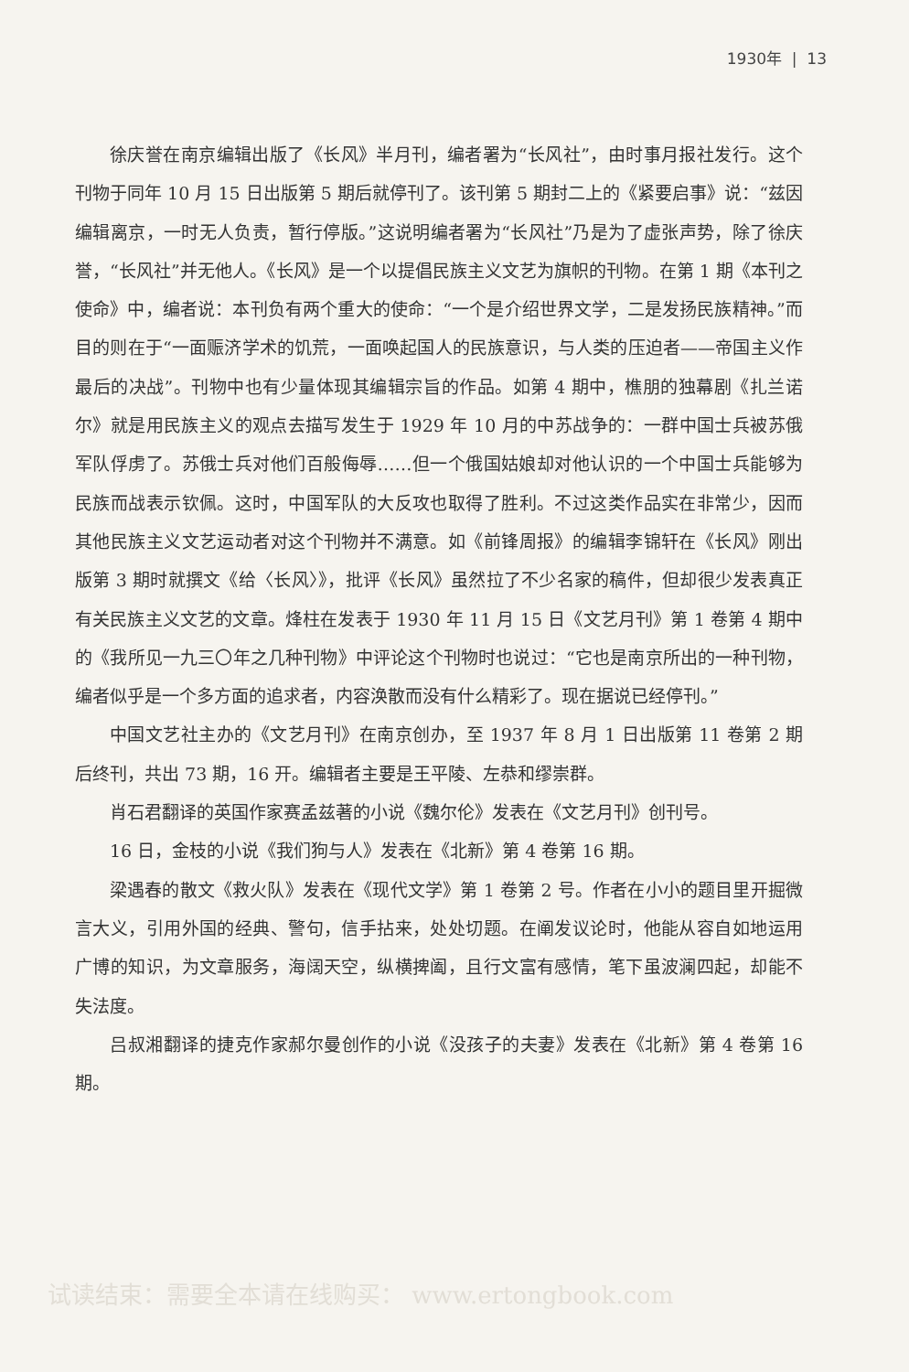1930年 | 13
徐庆誉在南京编辑出版了《长风》半月刊，编者署为“长风社”，由时事月报社发行。这个刊物于同年 10 月 15 日出版第 5 期后就停刊了。该刊第 5 期封二上的《紧要启事》说：“兹因编辑离京，一时无人负责，暂行停版。”这说明编者署为“长风社”乃是为了虚张声势，除了徐庆誉，“长风社”并无他人。《长风》是一个以提倡民族主义文艺为旗帜的刊物。在第 1 期《本刊之使命》中，编者说：本刊负有两个重大的使命：“一个是介绍世界文学，二是发扬民族精神。”而目的则在于“一面赈济学术的饥荒，一面唤起国人的民族意识，与人类的压迫者——帝国主义作最后的决战”。刊物中也有少量体现其编辑宗旨的作品。如第 4 期中，樵朋的独幕剧《扎兰诺尔》就是用民族主义的观点去描写发生于 1929 年 10 月的中苏战争的：一群中国士兵被苏俄军队俘虏了。苏俄士兵对他们百般侮辱……但一个俄国姑娘却对他认识的一个中国士兵能够为民族而战表示钦佩。这时，中国军队的大反攻也取得了胜利。不过这类作品实在非常少，因而其他民族主义文艺运动者对这个刊物并不满意。如《前锋周报》的编辑李锦轩在《长风》刚出版第 3 期时就撰文《给〈长风〉》，批评《长风》虽然拉了不少名家的稿件，但却很少发表真正有关民族主义文艺的文章。烽柱在发表于 1930 年 11 月 15 日《文艺月刊》第 1 卷第 4 期中的《我所见一九三〇年之几种刊物》中评论这个刊物时也说过：“它也是南京所出的一种刊物，编者似乎是一个多方面的追求者，内容涣散而没有什么精彩了。现在据说已经停刊。”
中国文艺社主办的《文艺月刊》在南京创办，至 1937 年 8 月 1 日出版第 11 卷第 2 期后终刊，共出 73 期，16 开。编辑者主要是王平陵、左恭和缪崇群。
肖石君翻译的英国作家赛孟兹著的小说《魏尔伦》发表在《文艺月刊》创刊号。
16 日，金枝的小说《我们狗与人》发表在《北新》第 4 卷第 16 期。
梁遇春的散文《救火队》发表在《现代文学》第 1 卷第 2 号。作者在小小的题目里开掘微言大义，引用外国的经典、警句，信手拈来，处处切题。在阐发议论时，他能从容自如地运用广博的知识，为文章服务，海阔天空，纵横捭阖，且行文富有感情，笔下虽波澜四起，却能不失法度。
吕叔湘翻译的捷克作家郝尔曼创作的小说《没孩子的夫妻》发表在《北新》第 4 卷第 16 期。
试读结束：需要全本请在线购买： www.ertongbook.com